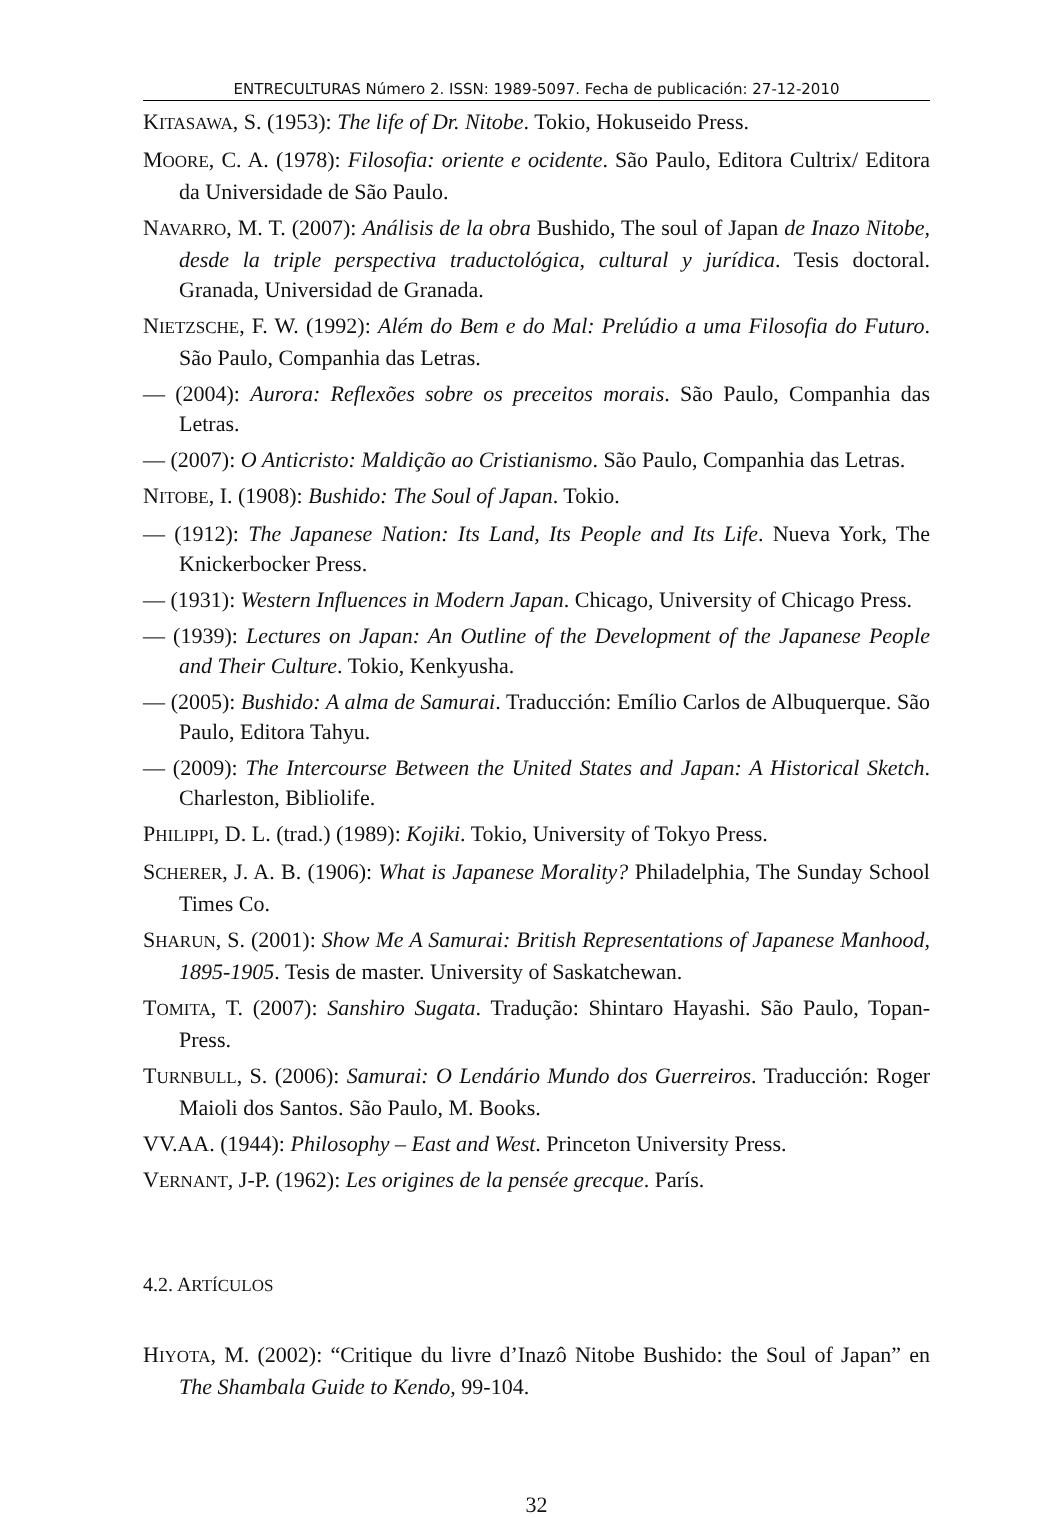ENTRECULTURAS Número 2. ISSN: 1989-5097. Fecha de publicación: 27-12-2010
KITASAWA, S. (1953): The life of Dr. Nitobe. Tokio, Hokuseido Press.
MOORE, C. A. (1978): Filosofia: oriente e ocidente. São Paulo, Editora Cultrix/ Editora da Universidade de São Paulo.
NAVARRO, M. T. (2007): Análisis de la obra Bushido, The soul of Japan de Inazo Nitobe, desde la triple perspectiva traductológica, cultural y jurídica. Tesis doctoral. Granada, Universidad de Granada.
NIETZSCHE, F. W. (1992): Além do Bem e do Mal: Prelúdio a uma Filosofia do Futuro. São Paulo, Companhia das Letras.
— (2004): Aurora: Reflexões sobre os preceitos morais. São Paulo, Companhia das Letras.
— (2007): O Anticristo: Maldição ao Cristianismo. São Paulo, Companhia das Letras.
NITOBE, I. (1908): Bushido: The Soul of Japan. Tokio.
— (1912): The Japanese Nation: Its Land, Its People and Its Life. Nueva York, The Knickerbocker Press.
— (1931): Western Influences in Modern Japan. Chicago, University of Chicago Press.
— (1939): Lectures on Japan: An Outline of the Development of the Japanese People and Their Culture. Tokio, Kenkyusha.
— (2005): Bushido: A alma de Samurai. Traducción: Emílio Carlos de Albuquerque. São Paulo, Editora Tahyu.
— (2009): The Intercourse Between the United States and Japan: A Historical Sketch. Charleston, Bibliolife.
PHILIPPI, D. L. (trad.) (1989): Kojiki. Tokio, University of Tokyo Press.
SCHERER, J. A. B. (1906): What is Japanese Morality? Philadelphia, The Sunday School Times Co.
SHARUN, S. (2001): Show Me A Samurai: British Representations of Japanese Manhood, 1895-1905. Tesis de master. University of Saskatchewan.
TOMITA, T. (2007): Sanshiro Sugata. Tradução: Shintaro Hayashi. São Paulo, Topan-Press.
TURNBULL, S. (2006): Samurai: O Lendário Mundo dos Guerreiros. Traducción: Roger Maioli dos Santos. São Paulo, M. Books.
VV.AA. (1944): Philosophy – East and West. Princeton University Press.
VERNANT, J-P. (1962): Les origines de la pensée grecque. París.
4.2. ARTÍCULOS
HIYOTA, M. (2002): “Critique du livre d’Inazô Nitobe Bushido: the Soul of Japan” en The Shambala Guide to Kendo, 99-104.
32